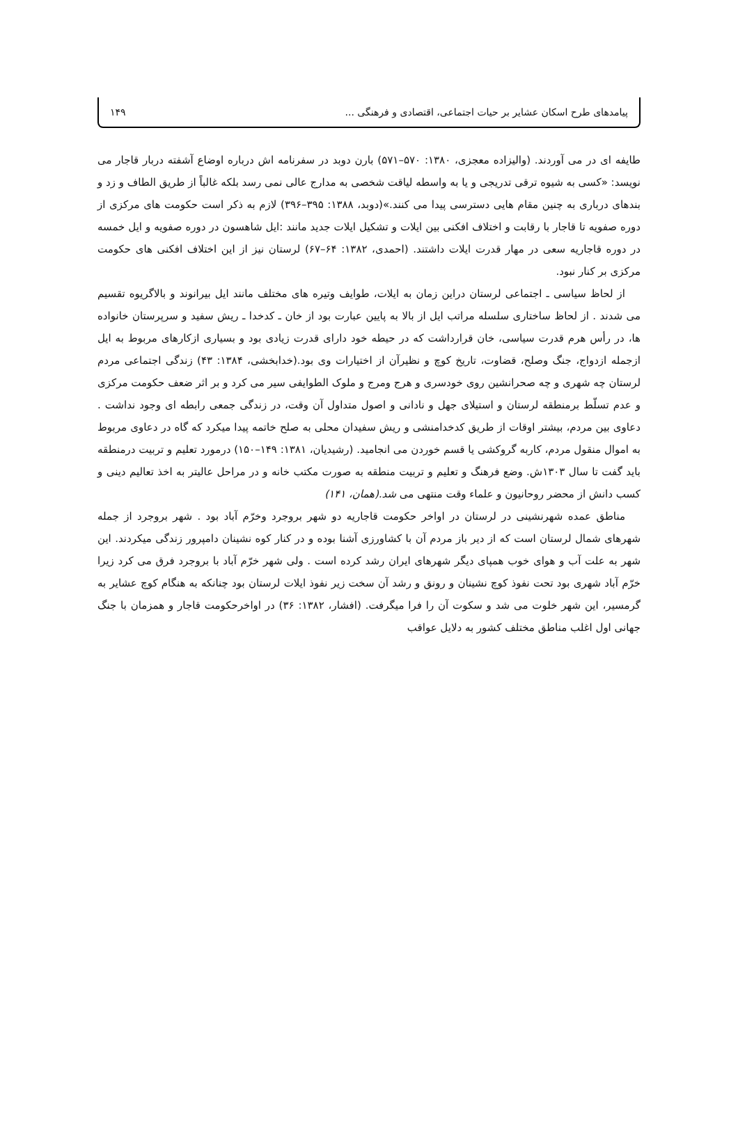پیامدهای طرح اسکان عشایر بر حیات اجتماعی، اقتصادی و فرهنگی ... ۱۴۹
طایفه ای در می آوردند. (والیزاده معجزی، ۱۳۸۰: ۵۷۰–۵۷۱) بارن دوبد در سفرنامه اش درباره اوضاع آشفته دربار قاجار می نویسد: «کسی به شیوه ترقی تدریجی و یا به واسطه لیاقت شخصی به مدارج عالی نمی رسد بلکه غالباً از طریق الطاف و زد و بندهای درباری به چنین مقام هایی دسترسی پیدا می کنند.»(دوبد، ۱۳۸۸: ۳۹۵–۳۹۶) لازم به ذکر است حکومت های مرکزی از دوره صفویه تا قاجار با رقابت و اختلاف افکنی بین ایلات و تشکیل ایلات جدید مانند :ایل شاهسون در دوره صفویه و ایل خمسه در دوره قاجاریه سعی در مهار قدرت ایلات داشتند. (احمدی، ۱۳۸۲: ۶۴–۶۷) لرستان نیز از این اختلاف افکنی های حکومت مرکزی بر کنار نبود.
از لحاظ سیاسی ـ اجتماعی لرستان دراین زمان به ایلات، طوایف وتیره های مختلف مانند ایل بیرانوند و بالاگریوه تقسیم می شدند . از لحاظ ساختاری سلسله مراتب ایل از بالا به پایین عبارت بود از خان ـ کدخدا ـ ریش سفید و سرپرستان خانواده ها، در رأس هرم قدرت سیاسی، خان قرارداشت که در حیطه خود دارای قدرت زیادی بود و بسیاری ازکارهای مربوط به ایل ازجمله ازدواج، جنگ وصلح، قضاوت، تاریخ کوچ و نظیرآن از اختیارات وی بود.(خدابخشی، ۱۳۸۴: ۴۳) زندگی اجتماعی مردم لرستان چه شهری و چه صحرانشین روی خودسری و هرج ومرج و ملوک الطوایفی سیر می کرد و بر اثر ضعف حکومت مرکزی و عدم تسلّط برمنطقه لرستان و استیلای جهل و نادانی و اصول متداول آن وقت، در زندگی جمعی رابطه ای وجود نداشت . دعاوی بین مردم، بیشتر اوقات از طریق کدخدامنشی و ریش سفیدان محلی به صلح خاتمه پیدا میکرد که گاه در دعاوی مربوط به اموال منقول مردم، کاربه گروکشی یا قسم خوردن می انجامید. (رشیدیان، ۱۳۸۱: ۱۴۹–۱۵۰) درمورد تعلیم و تربیت درمنطقه باید گفت تا سال ۱۳۰۳ش. وضع فرهنگ و تعلیم و تربیت منطقه به صورت مکتب خانه و در مراحل عالیتر به اخذ تعالیم دینی و کسب دانش از محضر روحانیون و علماء وقت منتهی می شد.(همان، ۱۴۱)
مناطق عمده شهرنشینی در لرستان در اواخر حکومت قاجاریه دو شهر بروجرد وخرّم آباد بود . شهر بروجرد از جمله شهرهای شمال لرستان است که از دیر باز مردم آن با کشاورزی آشنا بوده و در کنار کوه نشینان دامپرور زندگی میکردند. این شهر به علت آب و هوای خوب همپای دیگر شهرهای ایران رشد کرده است . ولی شهر خرّم آباد با بروجرد فرق می کرد زیرا خرّم آباد شهری بود تحت نفوذ کوچ نشینان و رونق و رشد آن سخت زیر نفوذ ایلات لرستان بود چنانکه به هنگام کوچ عشایر به گرمسیر، این شهر خلوت می شد و سکوت آن را فرا میگرفت. (افشار، ۱۳۸۲: ۳۶) در اواخرحکومت قاجار و همزمان با جنگ جهانی اول اغلب مناطق مختلف کشور به دلایل عواقب